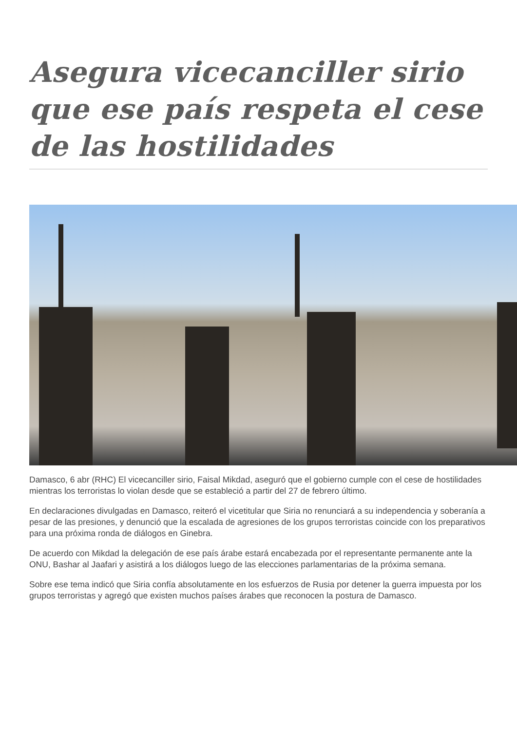Asegura vicecanciller sirio que ese país respeta el cese de las hostilidades
Damasco, 6 abr (RHC) El vicecanciller sirio, Faisal Mikdad, aseguró que el gobierno cumple con el cese de hostilidades mientras los terroristas lo violan desde que se estableció a partir del 27 de febrero último.
En declaraciones divulgadas en Damasco, reiteró el vicetitular que Siria no renunciará a su independencia y soberanía a pesar de las presiones, y denunció que la escalada de agresiones de los grupos terroristas coincide con los preparativos para una próxima ronda de diálogos en Ginebra.
De acuerdo con Mikdad la delegación de ese país árabe estará encabezada por el representante permanente ante la ONU, Bashar al Jaafari y asistirá a los diálogos luego de las elecciones parlamentarias de la próxima semana.
Sobre ese tema indicó que Siria confía absolutamente en los esfuerzos de Rusia por detener la guerra impuesta por los grupos terroristas y agregó que existen muchos países árabes que reconocen la postura de Damasco.